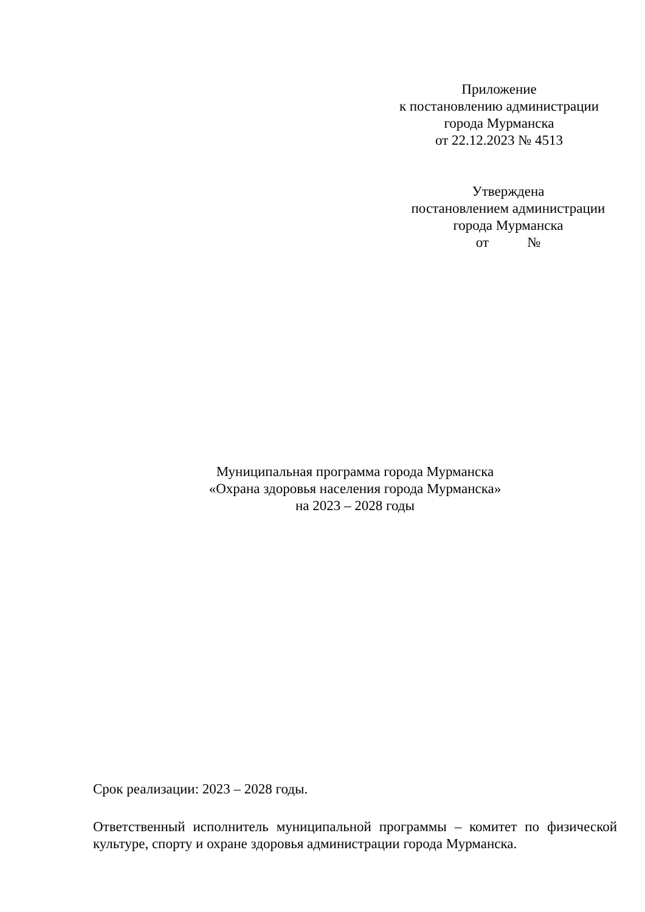Приложение
к постановлению администрации
города Мурманска
от 22.12.2023 № 4513
Утверждена
постановлением администрации
города Мурманска
от №
Муниципальная программа города Мурманска
«Охрана здоровья населения города Мурманска»
на 2023 – 2028 годы
Срок реализации: 2023 – 2028 годы.
Ответственный исполнитель муниципальной программы – комитет по физической культуре, спорту и охране здоровья администрации города Мурманска.